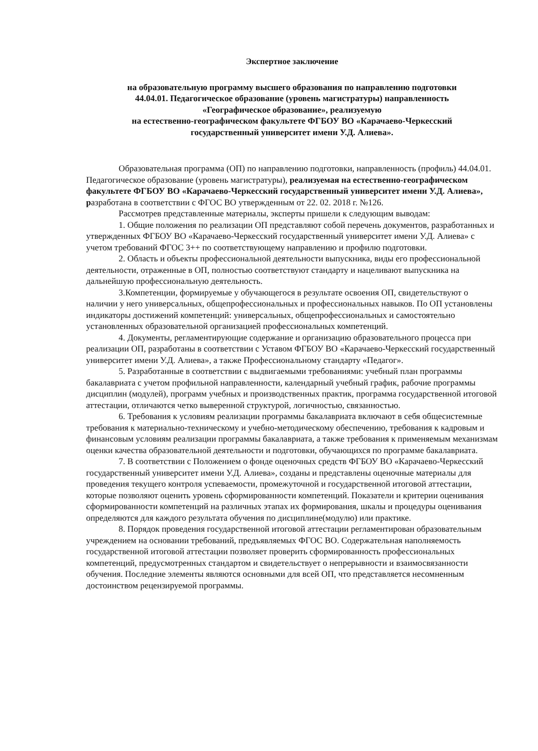Экспертное заключение
на образовательную программу высшего образования по направлению подготовки
44.04.01. Педагогическое образование (уровень магистратуры) направленность
«Географическое образование», реализуемую
на естественно-географическом факультете ФГБОУ ВО «Карачаево-Черкесский
государственный университет имени У.Д. Алиева».
Образовательная программа (ОП) по направлению подготовки, направленность (профиль) 44.04.01. Педагогическое образование (уровень магистратуры), реализуемая на естественно-географическом факультете ФГБОУ ВО «Карачаево-Черкесский государственный университет имени У.Д. Алиева», разработана в соответствии с ФГОС ВО утвержденным от 22. 02. 2018 г. №126.
Рассмотрев представленные материалы, эксперты пришели к следующим выводам:
1. Общие положения по реализации ОП представляют собой перечень документов, разработанных и утвержденных ФГБОУ ВО «Карачаево-Черкесский государственный университет имени У.Д. Алиева» с учетом требований ФГОС 3++ по соответствующему направлению и профилю подготовки.
2. Область и объекты профессиональной деятельности выпускника, виды его профессиональной деятельности, отраженные в ОП, полностью соответствуют стандарту и нацеливают выпускника на дальнейшую профессиональную деятельность.
3.Компетенции, формируемые у обучающегося в результате освоения ОП, свидетельствуют о наличии у него универсальных, общепрофессиональных и профессиональных навыков. По ОП установлены индикаторы достижений компетенций: универсальных, общепрофессиональных и самостоятельно установленных образовательной организацией профессиональных компетенций.
4. Документы, регламентирующие содержание и организацию образовательного процесса при реализации ОП, разработаны в соответствии с Уставом ФГБОУ ВО «Карачаево-Черкесский государственный университет имени У.Д. Алиева», а также Профессиональному стандарту «Педагог».
5. Разработанные в соответствии с выдвигаемыми требованиями: учебный план программы бакалавриата с учетом профильной направленности, календарный учебный график, рабочие программы дисциплин (модулей), программ учебных и производственных практик, программа государственной итоговой аттестации, отличаются четко выверенной структурой, логичностью, связанностью.
6. Требования к условиям реализации программы бакалавриата включают в себя общесистемные требования к материально-техническому и учебно-методическому обеспечению, требования к кадровым и финансовым условиям реализации программы бакалавриата, а также требования к применяемым механизмам оценки качества образовательной деятельности и подготовки, обучающихся по программе бакалавриата.
7. В соответствии с Положением о фонде оценочных средств ФГБОУ ВО «Карачаево-Черкесский государственный университет имени У.Д. Алиева», созданы и представлены оценочные материалы для проведения текущего контроля успеваемости, промежуточной и государственной итоговой аттестации, которые позволяют оценить уровень сформированности компетенций. Показатели и критерии оценивания сформированности компетенций на различных этапах их формирования, шкалы и процедуры оценивания определяются для каждого результата обучения по дисциплине(модулю) или практике.
8. Порядок проведения государственной итоговой аттестации регламентирован образовательным учреждением на основании требований, предъявляемых ФГОС ВО. Содержательная наполняемость государственной итоговой аттестации позволяет проверить сформированность профессиональных компетенций, предусмотренных стандартом и свидетельствует о непрерывности и взаимосвязанности обучения. Последние элементы являются основными для всей ОП, что представляется несомненным достоинством рецензируемой программы.